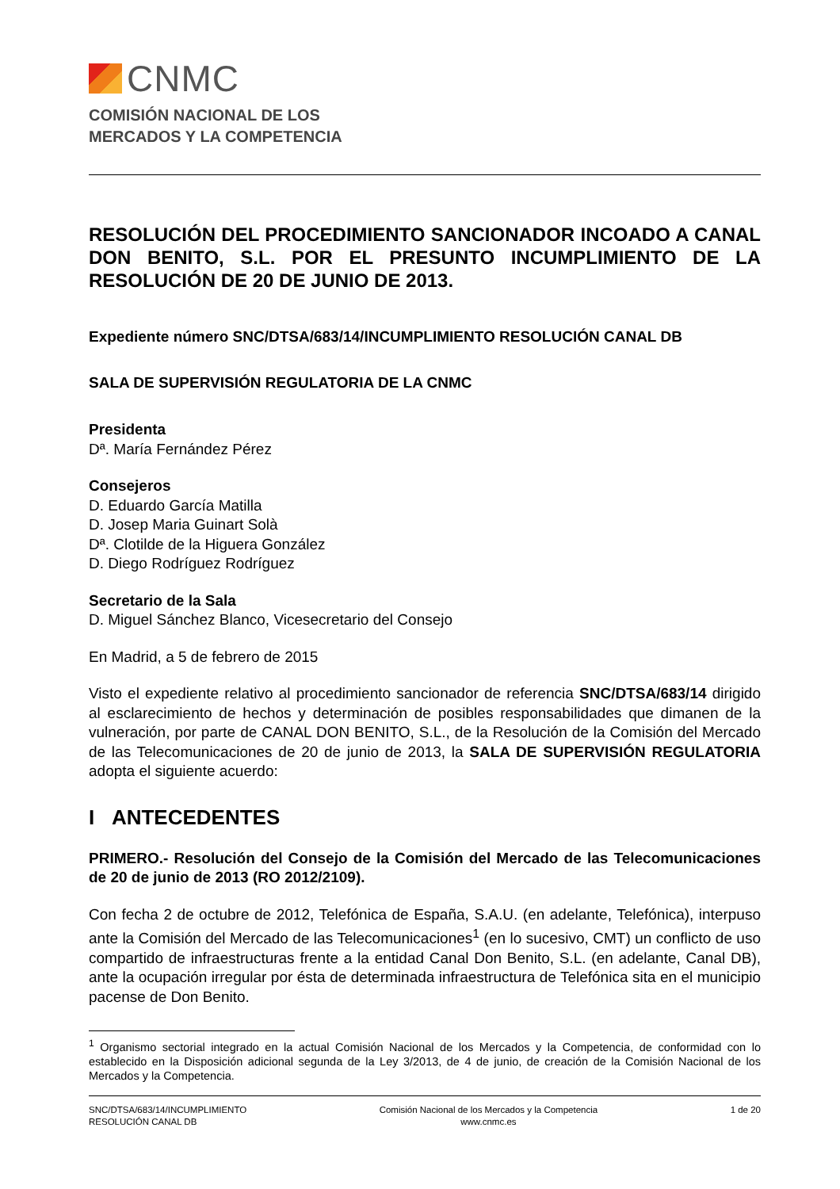CNMC
COMISIÓN NACIONAL DE LOS
MERCADOS Y LA COMPETENCIA
RESOLUCIÓN DEL PROCEDIMIENTO SANCIONADOR INCOADO A CANAL DON BENITO, S.L. POR EL PRESUNTO INCUMPLIMIENTO DE LA RESOLUCIÓN DE 20 DE JUNIO DE 2013.
Expediente número SNC/DTSA/683/14/INCUMPLIMIENTO RESOLUCIÓN CANAL DB
SALA DE SUPERVISIÓN REGULATORIA DE LA CNMC
Presidenta
Dª. María Fernández Pérez
Consejeros
D. Eduardo García Matilla
D. Josep Maria Guinart Solà
Dª. Clotilde de la Higuera González
D. Diego Rodríguez Rodríguez
Secretario de la Sala
D. Miguel Sánchez Blanco, Vicesecretario del Consejo
En Madrid, a 5 de febrero de 2015
Visto el expediente relativo al procedimiento sancionador de referencia SNC/DTSA/683/14 dirigido al esclarecimiento de hechos y determinación de posibles responsabilidades que dimanen de la vulneración, por parte de CANAL DON BENITO, S.L., de la Resolución de la Comisión del Mercado de las Telecomunicaciones de 20 de junio de 2013, la SALA DE SUPERVISIÓN REGULATORIA adopta el siguiente acuerdo:
I ANTECEDENTES
PRIMERO.- Resolución del Consejo de la Comisión del Mercado de las Telecomunicaciones de 20 de junio de 2013 (RO 2012/2109).
Con fecha 2 de octubre de 2012, Telefónica de España, S.A.U. (en adelante, Telefónica), interpuso ante la Comisión del Mercado de las Telecomunicaciones<sup>1</sup> (en lo sucesivo, CMT) un conflicto de uso compartido de infraestructuras frente a la entidad Canal Don Benito, S.L. (en adelante, Canal DB), ante la ocupación irregular por ésta de determinada infraestructura de Telefónica sita en el municipio pacense de Don Benito.
<sup>1</sup> Organismo sectorial integrado en la actual Comisión Nacional de los Mercados y la Competencia, de conformidad con lo establecido en la Disposición adicional segunda de la Ley 3/2013, de 4 de junio, de creación de la Comisión Nacional de los Mercados y la Competencia.
SNC/DTSA/683/14/INCUMPLIMIENTO
RESOLUCIÓN CANAL DB
Comisión Nacional de los Mercados y la Competencia
www.cnmc.es
1 de 20